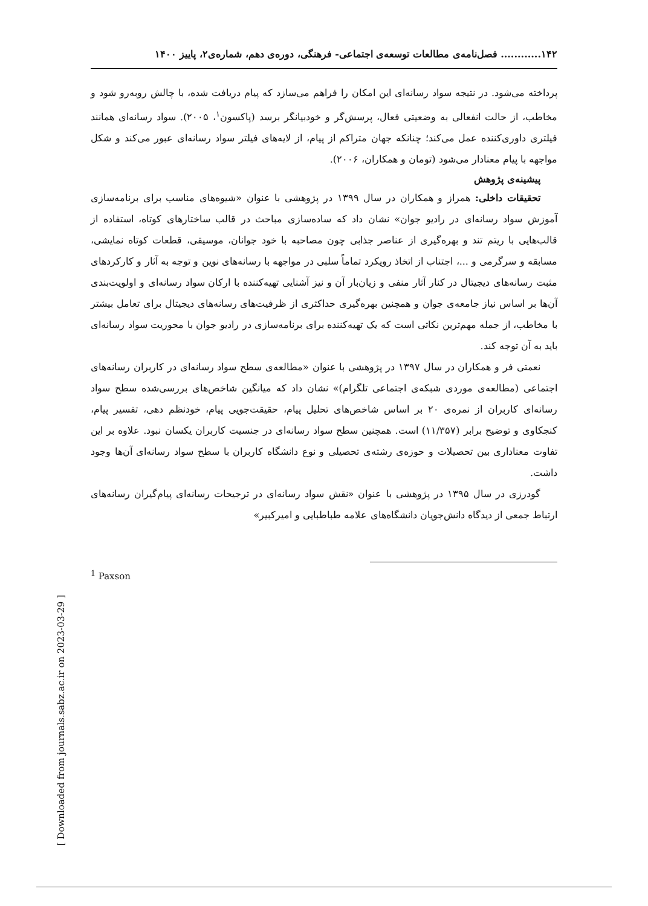۱۴۲............ فصل‌نامه‌ی مطالعات توسعه‌ی اجتماعی- فرهنگی، دوره‌ی دهم، شماره‌ی۲، پاییز ۱۴۰۰
پرداخته می‌شود. در نتیجه سواد رسانه‌ای این امکان را فراهم می‌سازد که پیام دریافت شده، با چالش روبه‌رو شود و مخاطب، از حالت انفعالی به وضعیتی فعال، پرسش‌گر و خودبیانگر برسد (پاکسون<sup>۱</sup>، ۲۰۰۵). سواد رسانه‌ای همانند فیلتری داوری‌کننده عمل می‌کند؛ چنانکه جهان متراکم از پیام، از لایه‌های فیلتر سواد رسانه‌ای عبور می‌کند و شکل مواجهه با پیام معنادار می‌شود (تومان و همکاران، ۲۰۰۶).
پیشینه‌ی پژوهش
تحقیقات داخلی: همراز و همکاران در سال ۱۳۹۹ در پژوهشی با عنوان «شیوه‌های مناسب برای برنامه‌سازی آموزش سواد رسانه‌ای در رادیو جوان» نشان داد که ساده‌سازی مباحث در قالب ساختارهای کوتاه، استفاده از قالب‌هایی با ریتم تند و بهره‌گیری از عناصر جذابی چون مصاحبه با خود جوانان، موسیقی، قطعات کوتاه نمایشی، مسابقه و سرگرمی و ...، اجتناب از اتخاذ رویکرد تماماً سلبی در مواجهه با رسانه‌های نوین و توجه به آثار و کارکردهای مثبت رسانه‌های دیجیتال در کنار آثار منفی و زیان‌بار آن و نیز آشنایی تهیه‌کننده با ارکان سواد رسانه‌ای و اولویت‌بندی آن‌ها بر اساس نیاز جامعه‌ی جوان و همچنین بهره‌گیری حداکثری از ظرفیت‌های رسانه‌های دیجیتال برای تعامل بیشتر با مخاطب، از جمله مهم‌ترین نکاتی است که یک تهیه‌کننده برای برنامه‌سازی در رادیو جوان با محوریت سواد رسانه‌ای باید به آن توجه کند.
نعمتی فر و همکاران در سال ۱۳۹۷ در پژوهشی با عنوان «مطالعه‌ی سطح سواد رسانه‌ای در کاربران رسانه‌های اجتماعی (مطالعه‌ی موردی شبکه‌ی اجتماعی تلگرام)» نشان داد که میانگین شاخص‌های بررسی‌شده سطح سواد رسانه‌ای کاربران از نمره‌ی ۲۰ بر اساس شاخص‌های تحلیل پیام، حقیقت‌جویی پیام، خودنظم دهی، تفسیر پیام، کنجکاوی و توضیح برابر (۱۱/۳۵۷) است. همچنین سطح سواد رسانه‌ای در جنسیت کاربران یکسان نبود. علاوه بر این تفاوت معناداری بین تحصیلات و حوزه‌ی رشته‌ی تحصیلی و نوع دانشگاه کاربران با سطح سواد رسانه‌ای آن‌ها وجود داشت.
گودرزی در سال ۱۳۹۵ در پژوهشی با عنوان «نقش سواد رسانه‌ای در ترجیحات رسانه‌ای پیام‌گیران رسانه‌های ارتباط جمعی از دیدگاه دانش‌جویان دانشگاه‌های علامه طباطبایی و امیرکبیر»
<sup>1</sup> Paxson
[ Downloaded from journals.sabz.ac.ir on 2023-03-29 ]